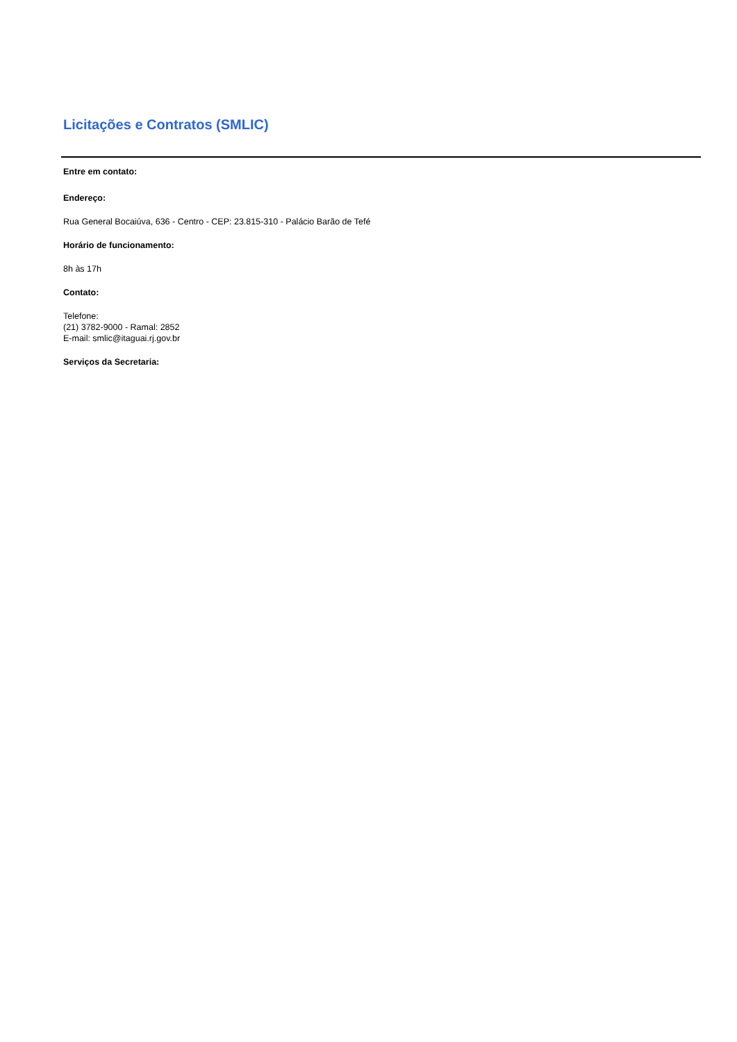Licitações e Contratos (SMLIC)
Entre em contato:
Endereço:
Rua General Bocaiúva, 636 - Centro - CEP: 23.815-310 - Palácio Barão de Tefé
Horário de funcionamento:
8h às 17h
Contato:
Telefone:
(21) 3782-9000 - Ramal: 2852
E-mail: smlic@itaguai.rj.gov.br
Serviços da Secretaria: